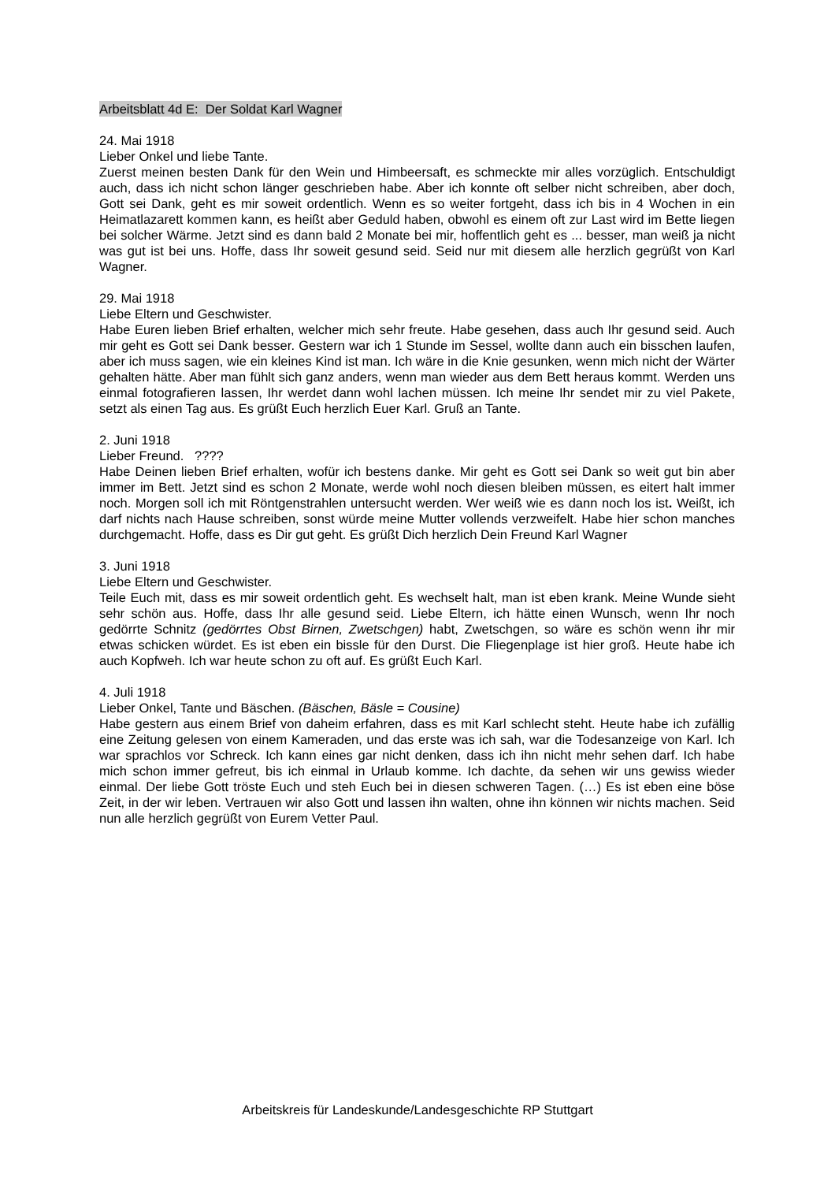Arbeitsblatt 4d E: Der Soldat Karl Wagner
24. Mai 1918
Lieber Onkel und liebe Tante.
Zuerst meinen besten Dank für den Wein und Himbeersaft, es schmeckte mir alles vorzüglich. Entschuldigt auch, dass ich nicht schon länger geschrieben habe. Aber ich konnte oft selber nicht schreiben, aber doch, Gott sei Dank, geht es mir soweit ordentlich. Wenn es so weiter fortgeht, dass ich bis in 4 Wochen in ein Heimatlazarett kommen kann, es heißt aber Geduld haben, obwohl es einem oft zur Last wird im Bette liegen bei solcher Wärme. Jetzt sind es dann bald 2 Monate bei mir, hoffentlich geht es ... besser, man weiß ja nicht was gut ist bei uns. Hoffe, dass Ihr soweit gesund seid. Seid nur mit diesem alle herzlich gegrüßt von Karl Wagner.
29. Mai 1918
Liebe Eltern und Geschwister.
Habe Euren lieben Brief erhalten, welcher mich sehr freute. Habe gesehen, dass auch Ihr gesund seid. Auch mir geht es Gott sei Dank besser. Gestern war ich 1 Stunde im Sessel, wollte dann auch ein bisschen laufen, aber ich muss sagen, wie ein kleines Kind ist man. Ich wäre in die Knie gesunken, wenn mich nicht der Wärter gehalten hätte. Aber man fühlt sich ganz anders, wenn man wieder aus dem Bett heraus kommt. Werden uns einmal fotografieren lassen, Ihr werdet dann wohl lachen müssen. Ich meine Ihr sendet mir zu viel Pakete, setzt als einen Tag aus. Es grüßt Euch herzlich Euer Karl. Gruß an Tante.
2. Juni 1918
Lieber Freund. ????
Habe Deinen lieben Brief erhalten, wofür ich bestens danke. Mir geht es Gott sei Dank so weit gut bin aber immer im Bett. Jetzt sind es schon 2 Monate, werde wohl noch diesen bleiben müssen, es eitert halt immer noch. Morgen soll ich mit Röntgenstrahlen untersucht werden. Wer weiß wie es dann noch los ist. Weißt, ich darf nichts nach Hause schreiben, sonst würde meine Mutter vollends verzweifelt. Habe hier schon manches durchgemacht. Hoffe, dass es Dir gut geht. Es grüßt Dich herzlich Dein Freund Karl Wagner
3. Juni 1918
Liebe Eltern und Geschwister.
Teile Euch mit, dass es mir soweit ordentlich geht. Es wechselt halt, man ist eben krank. Meine Wunde sieht sehr schön aus. Hoffe, dass Ihr alle gesund seid. Liebe Eltern, ich hätte einen Wunsch, wenn Ihr noch gedörrte Schnitz (gedörrtes Obst Birnen, Zwetschgen) habt, Zwetschgen, so wäre es schön wenn ihr mir etwas schicken würdet. Es ist eben ein bissle für den Durst. Die Fliegenplage ist hier groß. Heute habe ich auch Kopfweh. Ich war heute schon zu oft auf. Es grüßt Euch Karl.
4. Juli 1918
Lieber Onkel, Tante und Bäschen. (Bäschen, Bäsle = Cousine)
Habe gestern aus einem Brief von daheim erfahren, dass es mit Karl schlecht steht. Heute habe ich zufällig eine Zeitung gelesen von einem Kameraden, und das erste was ich sah, war die Todesanzeige von Karl. Ich war sprachlos vor Schreck. Ich kann eines gar nicht denken, dass ich ihn nicht mehr sehen darf. Ich habe mich schon immer gefreut, bis ich einmal in Urlaub komme. Ich dachte, da sehen wir uns gewiss wieder einmal. Der liebe Gott tröste Euch und steh Euch bei in diesen schweren Tagen. (…) Es ist eben eine böse Zeit, in der wir leben. Vertrauen wir also Gott und lassen ihn walten, ohne ihn können wir nichts machen. Seid nun alle herzlich gegrüßt von Eurem Vetter Paul.
Arbeitskreis für Landeskunde/Landesgeschichte RP Stuttgart